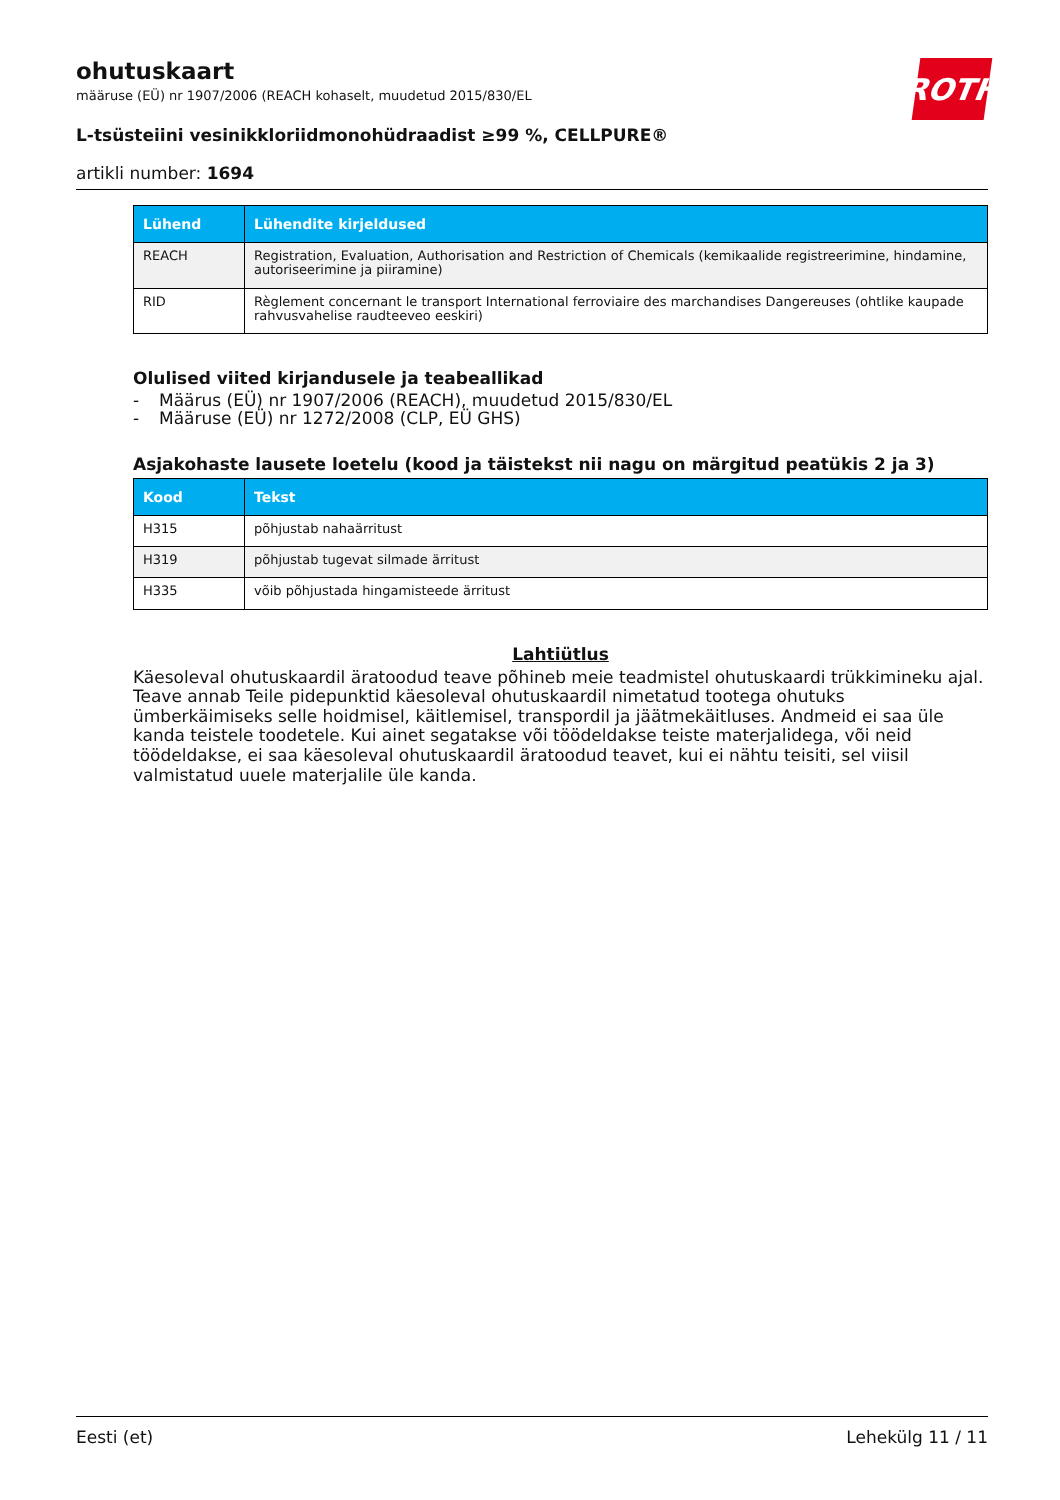ROTH
ohutuskaart
määruse (EÜ) nr 1907/2006 (REACH kohaselt, muudetud 2015/830/EL
L-tsüsteiini vesinikkloriidmonohüdraadist ≥99 %, CELLPURE®
artikli number: 1694
| Lühend | Lühendite kirjeldused |
| --- | --- |
| REACH | Registration, Evaluation, Authorisation and Restriction of Chemicals (kemikaalide registreerimine, hindamine, autoriseerimine ja piiramine) |
| RID | Règlement concernant le transport International ferroviaire des marchandises Dangereuses (ohtlike kaupade rahvusvahelise raudteeveo eeskiri) |
Olulised viited kirjandusele ja teabeallikad
- Määrus (EÜ) nr 1907/2006 (REACH), muudetud 2015/830/EL
- Määruse (EÜ) nr 1272/2008 (CLP, EÜ GHS)
Asjakohaste lausete loetelu (kood ja täistekst nii nagu on märgitud peatükis 2 ja 3)
| Kood | Tekst |
| --- | --- |
| H315 | põhjustab nahaärritust |
| H319 | põhjustab tugevat silmade ärritust |
| H335 | võib põhjustada hingamisteede ärritust |
Lahtiütlus
Käesoleval ohutuskaardil äratoodud teave põhineb meie teadmistel ohutuskaardi trükkimineku ajal. Teave annab Teile pidepunktid käesoleval ohutuskaardil nimetatud tootega ohutuks ümberkäimiseks selle hoidmisel, käitlemisel, transpordil ja jäätmekäitluses. Andmeid ei saa üle kanda teistele toodetele. Kui ainet segatakse või töödeldakse teiste materjalidega, või neid töödeldakse, ei saa käesoleval ohutuskaardil äratoodud teavet, kui ei nähtu teisiti, sel viisil valmistatud uuele materjalile üle kanda.
Eesti (et) Lehekülg 11 / 11